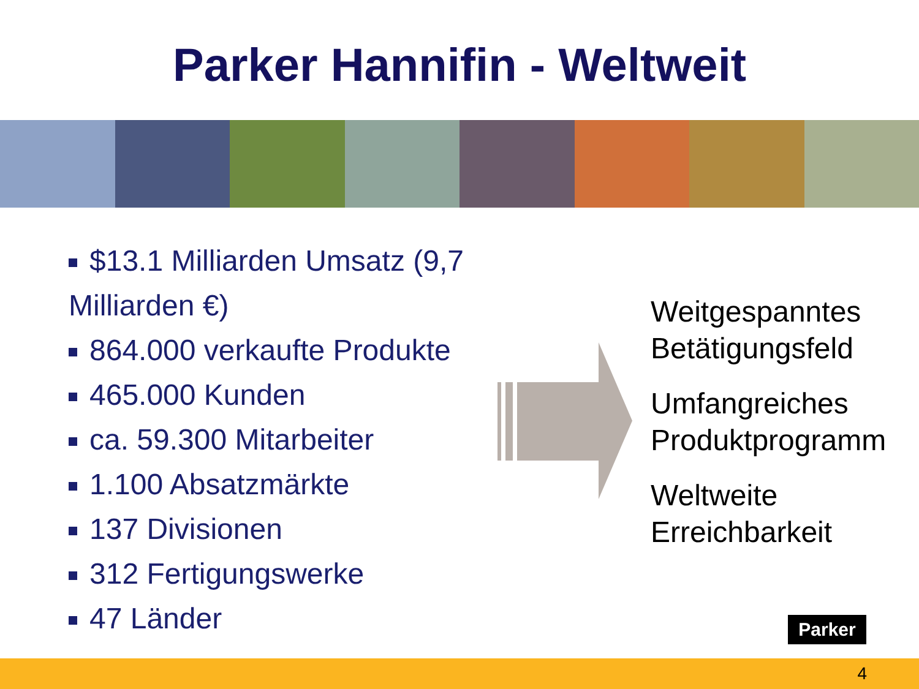Parker Hannifin - Weltweit
$13.1 Milliarden Umsatz (9,7 Milliarden €)
864.000 verkaufte Produkte
465.000 Kunden
ca. 59.300 Mitarbeiter
1.100 Absatzmärkte
137 Divisionen
312 Fertigungswerke
47 Länder
Weitgespanntes
Betätigungsfeld
Umfangreiches
Produktprogramm
Weltweite
Erreichbarkeit
Parker
4